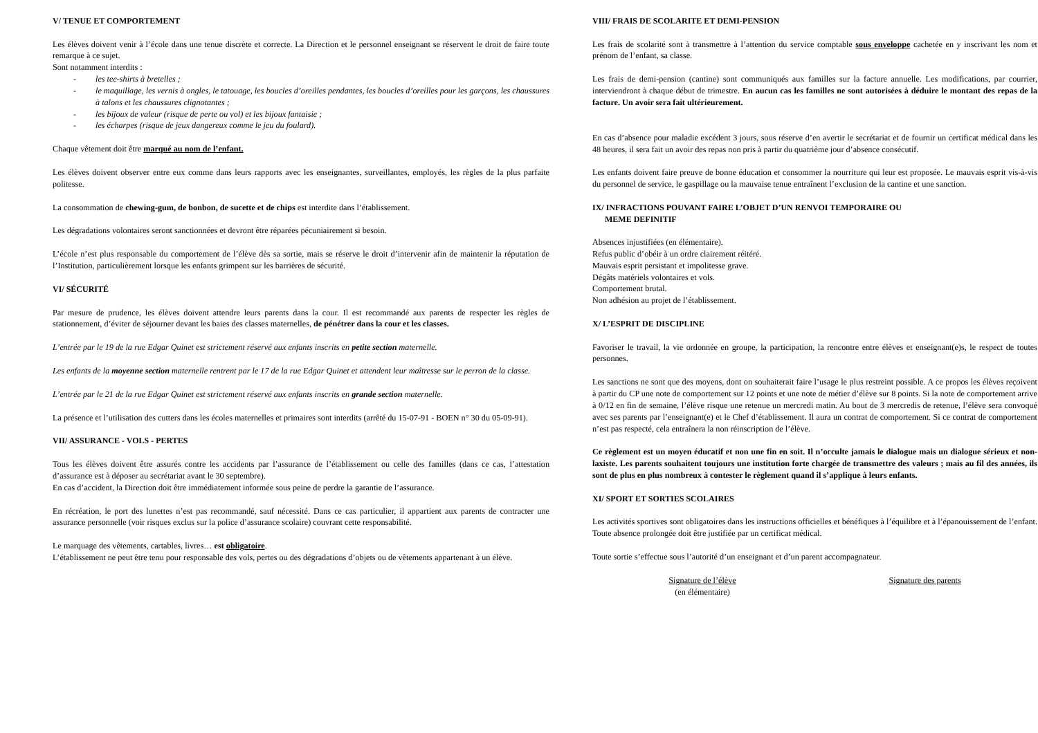V/ TENUE ET COMPORTEMENT
Les élèves doivent venir à l’école dans une tenue discrète et correcte. La Direction et le personnel enseignant se réservent le droit de faire toute remarque à ce sujet.
Sont notamment interdits :
- les tee-shirts à bretelles ;
- le maquillage, les vernis à ongles, le tatouage, les boucles d’oreilles pendantes, les boucles d’oreilles pour les garçons, les chaussures à talons et les chaussures clignotantes ;
- les bijoux de valeur (risque de perte ou vol) et les bijoux fantaisie ;
- les écharpes (risque de jeux dangereux comme le jeu du foulard).
Chaque vêtement doit être marqué au nom de l’enfant.
Les élèves doivent observer entre eux comme dans leurs rapports avec les enseignantes, surveillantes, employés, les règles de la plus parfaite politesse.
La consommation de chewing-gum, de bonbon, de sucette et de chips est interdite dans l’établissement.
Les dégradations volontaires seront sanctionnées et devront être réparées pécuniairement si besoin.
L’école n’est plus responsable du comportement de l’élève dès sa sortie, mais se réserve le droit d’intervenir afin de maintenir la réputation de l’Institution, particulièrement lorsque les enfants grimpent sur les barrières de sécurité.
VI/ SÉCURITÉ
Par mesure de prudence, les élèves doivent attendre leurs parents dans la cour. Il est recommandé aux parents de respecter les règles de stationnement, d’éviter de séjourner devant les baies des classes maternelles, de pénétrer dans la cour et les classes.
L’entrée par le 19 de la rue Edgar Quinet est strictement réservé aux enfants inscrits en petite section maternelle.
Les enfants de la moyenne section maternelle rentrent par le 17 de la rue Edgar Quinet et attendent leur maîtresse sur le perron de la classe.
L’entrée par le 21 de la rue Edgar Quinet est strictement réservé aux enfants inscrits en grande section maternelle.
La présence et l’utilisation des cutters dans les écoles maternelles et primaires sont interdits (arrêté du 15-07-91 - BOEN n° 30 du 05-09-91).
VII/ ASSURANCE - VOLS - PERTES
Tous les élèves doivent être assurés contre les accidents par l’assurance de l’établissement ou celle des familles (dans ce cas, l’attestation d’assurance est à déposer au secrétariat avant le 30 septembre).
En cas d’accident, la Direction doit être immédiatement informée sous peine de perdre la garantie de l’assurance.
En récréation, le port des lunettes n’est pas recommandé, sauf nécessité. Dans ce cas particulier, il appartient aux parents de contracter une assurance personnelle (voir risques exclus sur la police d’assurance scolaire) couvrant cette responsabilité.
Le marquage des vêtements, cartables, livres… est obligatoire.
L’établissement ne peut être tenu pour responsable des vols, pertes ou des dégradations d’objets ou de vêtements appartenant à un élève.
VIII/ FRAIS DE SCOLARITE ET DEMI-PENSION
Les frais de scolarité sont à transmettre à l’attention du service comptable sous enveloppe cachetée en y inscrivant les nom et prénom de l’enfant, sa classe.
Les frais de demi-pension (cantine) sont communiqués aux familles sur la facture annuelle. Les modifications, par courrier, interviendront à chaque début de trimestre. En aucun cas les familles ne sont autorisées à déduire le montant des repas de la facture. Un avoir sera fait ultérieurement.
En cas d’absence pour maladie excédent 3 jours, sous réserve d’en avertir le secrétariat et de fournir un certificat médical dans les 48 heures, il sera fait un avoir des repas non pris à partir du quatrième jour d’absence consécutif.
Les enfants doivent faire preuve de bonne éducation et consommer la nourriture qui leur est proposée. Le mauvais esprit vis-à-vis du personnel de service, le gaspillage ou la mauvaise tenue entraînent l’exclusion de la cantine et une sanction.
IX/ INFRACTIONS POUVANT FAIRE L’OBJET D’UN RENVOI TEMPORAIRE OU
MEME DEFINITIF
Absences injustifiées (en élémentaire).
Refus public d’obéir à un ordre clairement réitéré.
Mauvais esprit persistant et impolitesse grave.
Dégâts matériels volontaires et vols.
Comportement brutal.
Non adhésion au projet de l’établissement.
X/ L’ESPRIT DE DISCIPLINE
Favoriser le travail, la vie ordonnée en groupe, la participation, la rencontre entre élèves et enseignant(e)s, le respect de toutes personnes.
Les sanctions ne sont que des moyens, dont on souhaiterait faire l’usage le plus restreint possible. A ce propos les élèves reçoivent à partir du CP une note de comportement sur 12 points et une note de métier d’élève sur 8 points. Si la note de comportement arrive à 0/12 en fin de semaine, l’élève risque une retenue un mercredi matin. Au bout de 3 mercredis de retenue, l’élève sera convoqué avec ses parents par l’enseignant(e) et le Chef d’établissement. Il aura un contrat de comportement. Si ce contrat de comportement n’est pas respecté, cela entraînera la non réinscription de l’élève.
Ce règlement est un moyen éducatif et non une fin en soit. Il n’occulte jamais le dialogue mais un dialogue sérieux et non-laxiste. Les parents souhaitent toujours une institution forte chargée de transmettre des valeurs ; mais au fil des années, ils sont de plus en plus nombreux à contester le règlement quand il s’applique à leurs enfants.
XI/ SPORT ET SORTIES SCOLAIRES
Les activités sportives sont obligatoires dans les instructions officielles et bénéfiques à l’équilibre et à l’épanouissement de l’enfant. Toute absence prolongée doit être justifiée par un certificat médical.
Toute sortie s’effectue sous l’autorité d’un enseignant et d’un parent accompagnateur.
Signature de l’élève
(en élémentaire)
Signature des parents